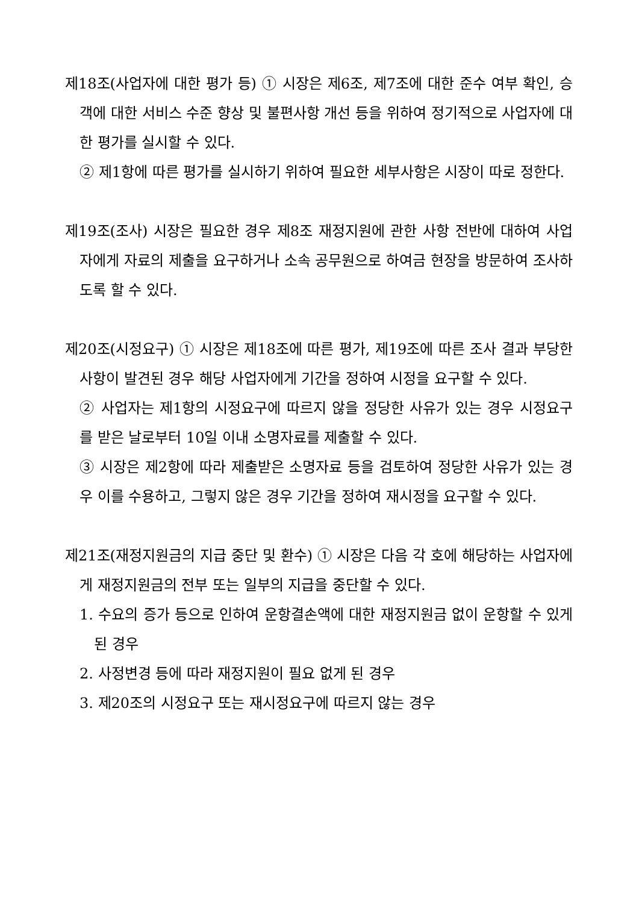제18조(사업자에 대한 평가 등) ① 시장은 제6조, 제7조에 대한 준수 여부 확인, 승객에 대한 서비스 수준 향상 및 불편사항 개선 등을 위하여 정기적으로 사업자에 대한 평가를 실시할 수 있다.
② 제1항에 따른 평가를 실시하기 위하여 필요한 세부사항은 시장이 따로 정한다.
제19조(조사) 시장은 필요한 경우 제8조 재정지원에 관한 사항 전반에 대하여 사업자에게 자료의 제출을 요구하거나 소속 공무원으로 하여금 현장을 방문하여 조사하도록 할 수 있다.
제20조(시정요구) ① 시장은 제18조에 따른 평가, 제19조에 따른 조사 결과 부당한 사항이 발견된 경우 해당 사업자에게 기간을 정하여 시정을 요구할 수 있다.
② 사업자는 제1항의 시정요구에 따르지 않을 정당한 사유가 있는 경우 시정요구를 받은 날로부터 10일 이내 소명자료를 제출할 수 있다.
③ 시장은 제2항에 따라 제출받은 소명자료 등을 검토하여 정당한 사유가 있는 경우 이를 수용하고, 그렇지 않은 경우 기간을 정하여 재시정을 요구할 수 있다.
제21조(재정지원금의 지급 중단 및 환수) ① 시장은 다음 각 호에 해당하는 사업자에게 재정지원금의 전부 또는 일부의 지급을 중단할 수 있다.
1. 수요의 증가 등으로 인하여 운항결손액에 대한 재정지원금 없이 운항할 수 있게 된 경우
2. 사정변경 등에 따라 재정지원이 필요 없게 된 경우
3. 제20조의 시정요구 또는 재시정요구에 따르지 않는 경우